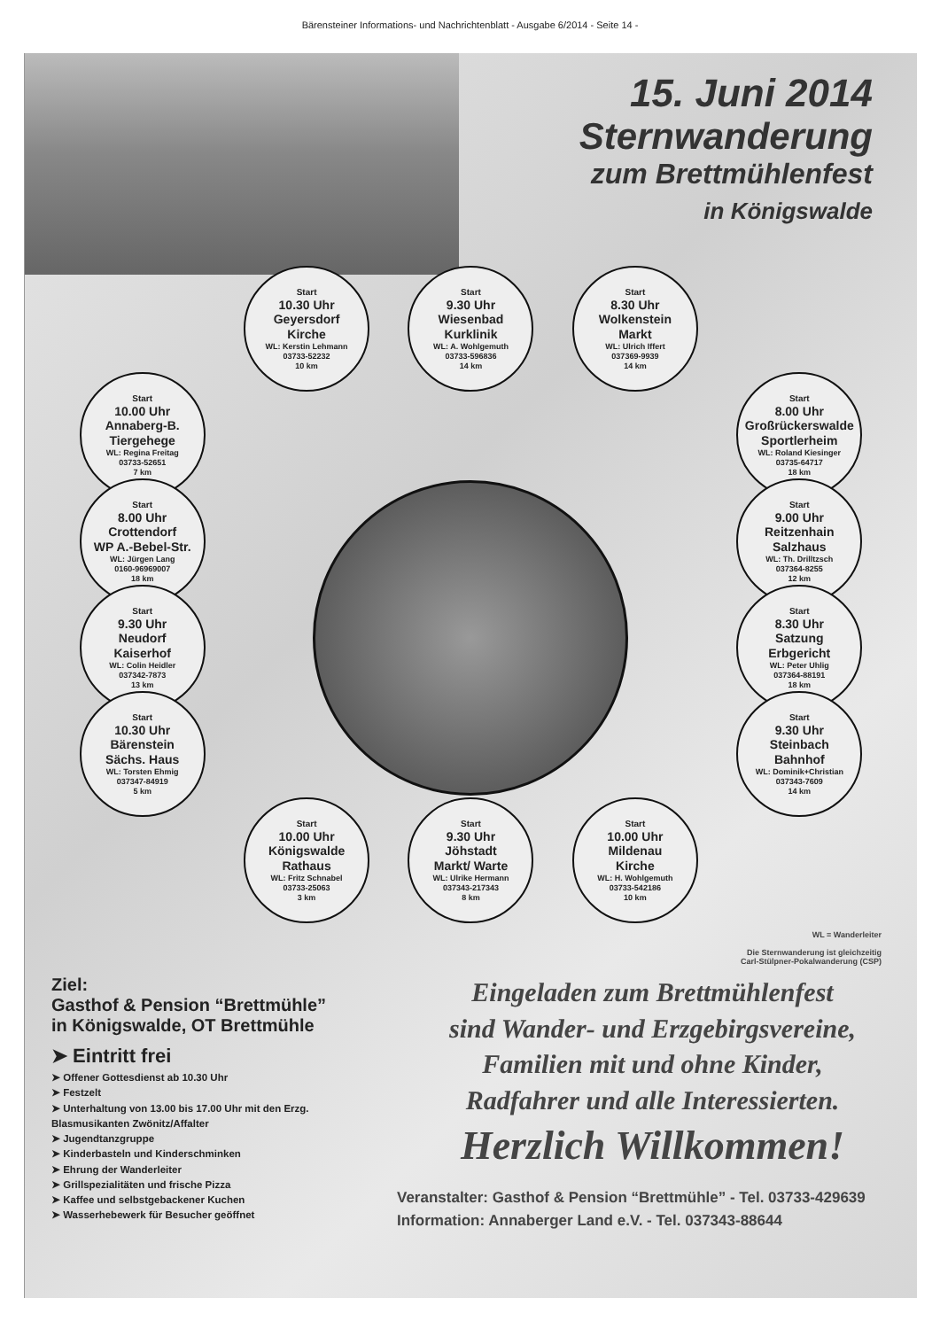Bärensteiner Informations- und Nachrichtenblatt - Ausgabe 6/2014 - Seite 14 -
15. Juni 2014
Sternwanderung
zum Brettmühlenfest
in Königswalde
Start
10.30 Uhr
Geyersdorf
Kirche
WL: Kerstin Lehmann
03733-52232
10 km
Start
9.30 Uhr
Wiesenbad
Kurklinik
WL: A. Wohlgemuth
03733-596836
14 km
Start
8.30 Uhr
Wolkenstein
Markt
WL: Ulrich Iffert
037369-9939
14 km
Start
10.00 Uhr
Annaberg-B.
Tiergehege
WL: Regina Freitag
03733-52651
7 km
Start
8.00 Uhr
Großrückerswalde
Sportlerheim
WL: Roland Kiesinger
03735-64717
18 km
Start
8.00 Uhr
Crottendorf
WP A.-Bebel-Str.
WL: Jürgen Lang
0160-96969007
18 km
Start
9.00 Uhr
Reitzenhain
Salzhaus
WL: Th. Drilltzsch
037364-8255
12 km
Start
9.30 Uhr
Neudorf
Kaiserhof
WL: Colin Heidler
037342-7873
13 km
Start
8.30 Uhr
Satzung
Erbgericht
WL: Peter Uhlig
037364-88191
18 km
Start
10.30 Uhr
Bärenstein
Sächs. Haus
WL: Torsten Ehmig
037347-84919
5 km
Start
9.30 Uhr
Steinbach
Bahnhof
WL: Dominik+Christian
037343-7609
14 km
Start
10.00 Uhr
Königswalde
Rathaus
WL: Fritz Schnabel
03733-25063
3 km
Start
9.30 Uhr
Jöhstadt
Markt/ Warte
WL: Ulrike Hermann
037343-217343
8 km
Start
10.00 Uhr
Mildenau
Kirche
WL: H. Wohlgemuth
03733-542186
10 km
WL = Wanderleiter
Die Sternwanderung ist gleichzeitig
Carl-Stülpner-Pokalwanderung (CSP)
Ziel:
Gasthof & Pension “Brettmühle”
in Königswalde, OT Brettmühle
➤ Eintritt frei
➤ Offener Gottesdienst ab 10.30 Uhr
➤ Festzelt
➤ Unterhaltung von 13.00 bis 17.00 Uhr mit den Erzg. Blasmusikanten Zwönitz/Affalter
➤ Jugendtanzgruppe
➤ Kinderbasteln und Kinderschminken
➤ Ehrung der Wanderleiter
➤ Grillspezialitäten und frische Pizza
➤ Kaffee und selbstgebackener Kuchen
➤ Wasserhebewerk für Besucher geöffnet
Eingeladen zum Brettmühlenfest
sind Wander- und Erzgebirgsvereine,
Familien mit und ohne Kinder,
Radfahrer und alle Interessierten.
Herzlich Willkommen!
Veranstalter: Gasthof & Pension “Brettmühle” - Tel. 03733-429639
Information: Annaberger Land e.V. - Tel. 037343-88644